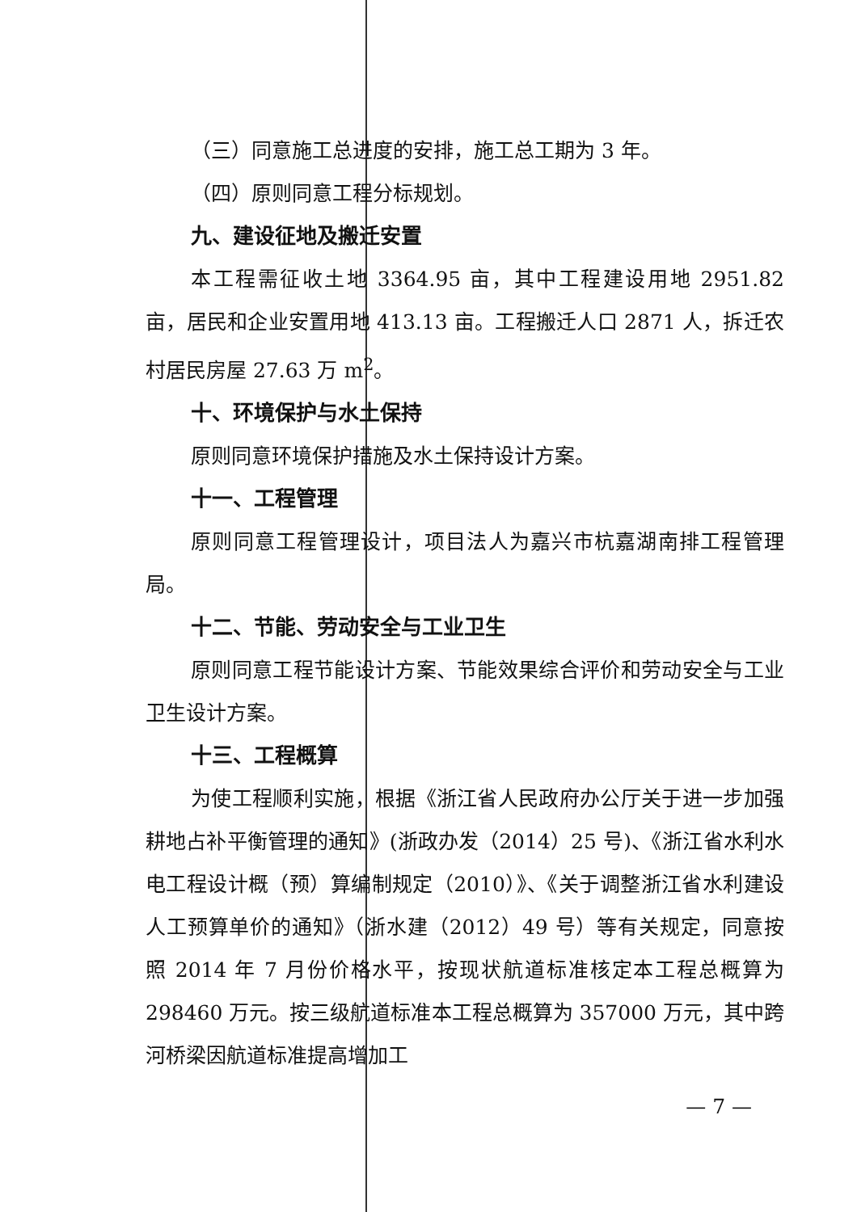（三）同意施工总进度的安排，施工总工期为 3 年。
（四）原则同意工程分标规划。
九、建设征地及搬迁安置
本工程需征收土地 3364.95 亩，其中工程建设用地 2951.82 亩，居民和企业安置用地 413.13 亩。工程搬迁人口 2871 人，拆迁农村居民房屋 27.63 万 m<sup>2</sup>。
十、环境保护与水土保持
原则同意环境保护措施及水土保持设计方案。
十一、工程管理
原则同意工程管理设计，项目法人为嘉兴市杭嘉湖南排工程管理局。
十二、节能、劳动安全与工业卫生
原则同意工程节能设计方案、节能效果综合评价和劳动安全与工业卫生设计方案。
十三、工程概算
为使工程顺利实施，根据《浙江省人民政府办公厅关于进一步加强耕地占补平衡管理的通知》(浙政办发（2014）25 号)、《浙江省水利水电工程设计概（预）算编制规定（2010）》、《关于调整浙江省水利建设人工预算单价的通知》（浙水建（2012）49 号）等有关规定，同意按照 2014 年 7 月份价格水平，按现状航道标准核定本工程总概算为 298460 万元。按三级航道标准本工程总概算为 357000 万元，其中跨河桥梁因航道标准提高增加工
— 7 —